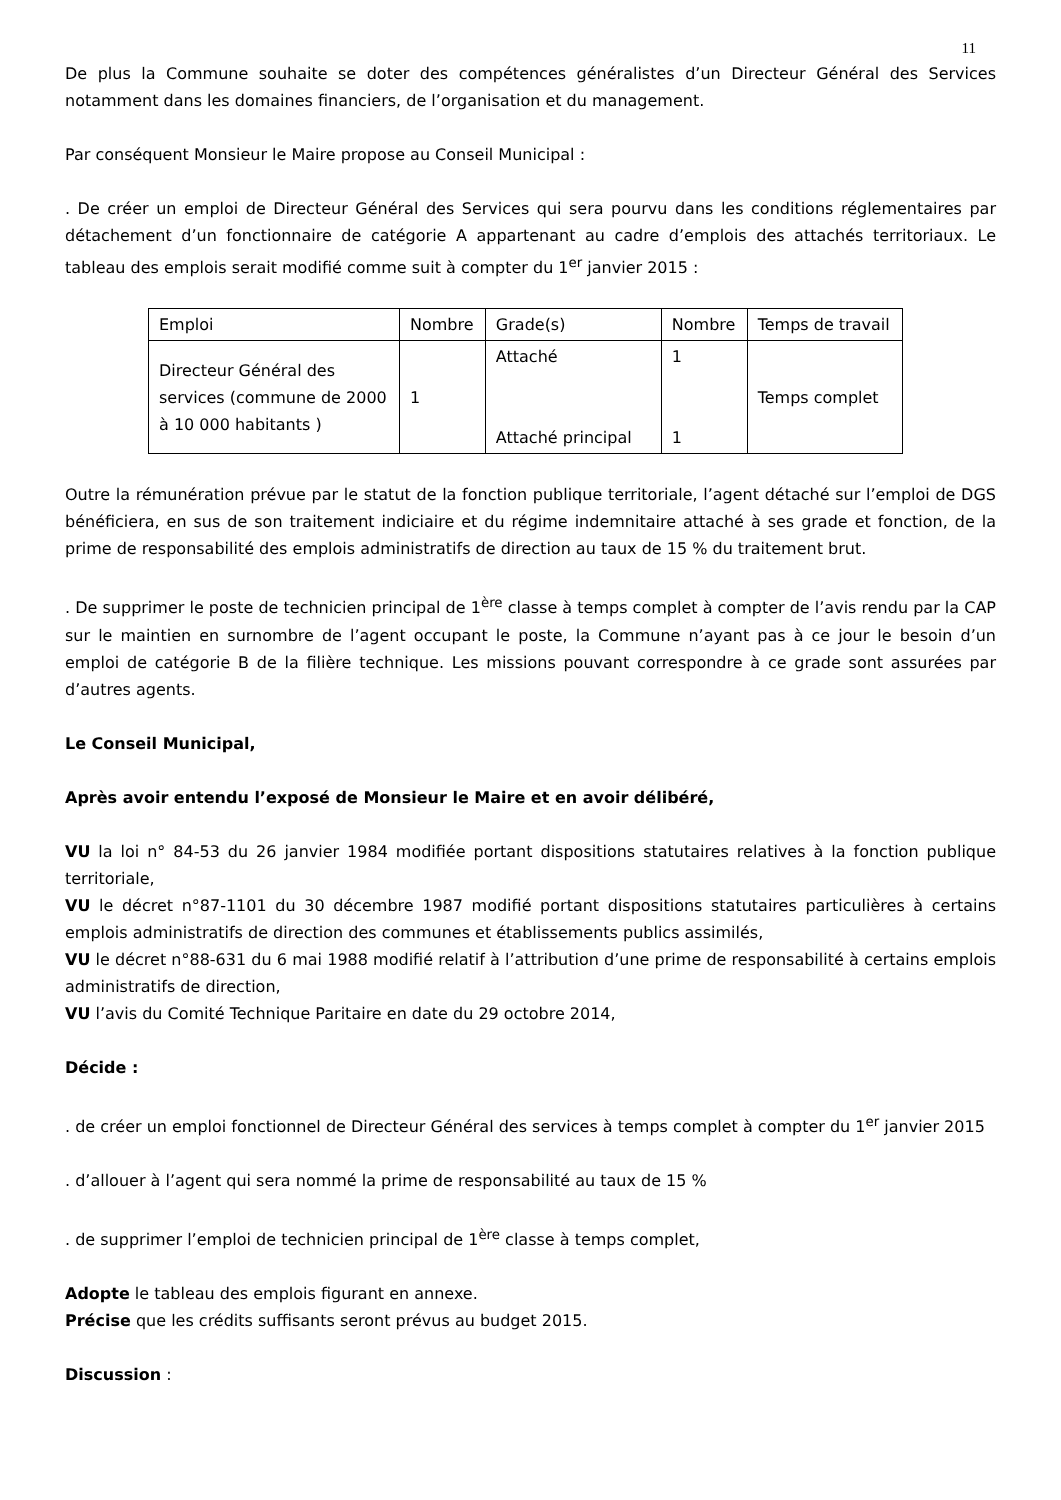11
De plus la Commune souhaite se doter des compétences généralistes d’un Directeur Général des Services notamment dans les domaines financiers, de l’organisation et du management.
Par conséquent Monsieur le Maire propose au Conseil Municipal :
. De créer un emploi de Directeur Général des Services qui sera pourvu dans les conditions réglementaires par détachement d’un fonctionnaire de catégorie A appartenant au cadre d’emplois des attachés territoriaux. Le tableau des emplois serait modifié comme suit à compter du 1<sup>er</sup> janvier 2015 :
| Emploi | Nombre | Grade(s) | Nombre | Temps de travail |
| --- | --- | --- | --- | --- |
| Directeur Général des services (commune de 2000 à 10 000 habitants ) | 1 | Attaché Attaché principal | 1 1 | Temps complet |
Outre la rémunération prévue par le statut de la fonction publique territoriale, l’agent détaché sur l’emploi de DGS bénéficiera, en sus de son traitement indiciaire et du régime indemnitaire attaché à ses grade et fonction, de la prime de responsabilité des emplois administratifs de direction au taux de 15 % du traitement brut.
. De supprimer le poste de technicien principal de 1<sup>ère</sup> classe à temps complet à compter de l’avis rendu par la CAP sur le maintien en surnombre de l’agent occupant le poste, la Commune n’ayant pas à ce jour le besoin d’un emploi de catégorie B de la filière technique. Les missions pouvant correspondre à ce grade sont assurées par d’autres agents.
Le Conseil Municipal,
Après avoir entendu l’exposé de Monsieur le Maire et en avoir délibéré,
VU la loi n° 84-53 du 26 janvier 1984 modifiée portant dispositions statutaires relatives à la fonction publique territoriale,
VU le décret n°87-1101 du 30 décembre 1987 modifié portant dispositions statutaires particulières à certains emplois administratifs de direction des communes et établissements publics assimilés,
VU le décret n°88-631 du 6 mai 1988 modifié relatif à l’attribution d’une prime de responsabilité à certains emplois administratifs de direction,
VU l’avis du Comité Technique Paritaire en date du 29 octobre 2014,
Décide :
. de créer un emploi fonctionnel de Directeur Général des services à temps complet à compter du 1<sup>er</sup> janvier 2015
. d’allouer à l’agent qui sera nommé la prime de responsabilité au taux de 15 %
. de supprimer l’emploi de technicien principal de 1<sup>ère</sup> classe à temps complet,
Adopte le tableau des emplois figurant en annexe.
Précise que les crédits suffisants seront prévus au budget 2015.
Discussion :